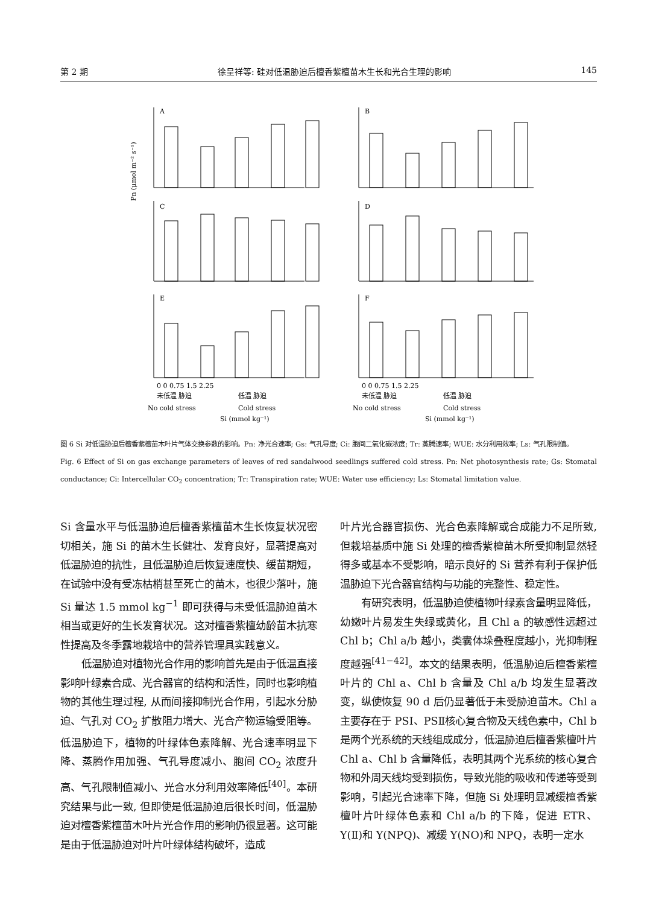第 2 期 徐呈祥等: 硅对低温胁迫后檀香紫檀苗木生长和光合生理的影响 145
A
B
C
D
E
F
Pn (μmol m⁻² s⁻¹)
0 0 0.75 1.5 2.25
0 0 0.75 1.5 2.25
未低温 胁迫
低温 胁迫
未低温 胁迫
低温 胁迫
No cold stress
Cold stress
No cold stress
Cold stress
Si (mmol kg⁻¹)
Si (mmol kg⁻¹)
图 6 Si 对低温胁迫后檀香紫檀苗木叶片气体交换参数的影响。Pn: 净光合速率; Gs: 气孔导度; Ci: 胞间二氧化碳浓度; Tr: 蒸腾速率; WUE: 水分利用效率; Ls: 气孔限制值。
Fig. 6 Effect of Si on gas exchange parameters of leaves of red sandalwood seedlings suffered cold stress. Pn: Net photosynthesis rate; Gs: Stomatal conductance; Ci: Intercellular CO<sub>2</sub> concentration; Tr: Transpiration rate; WUE: Water use efficiency; Ls: Stomatal limitation value.
Si 含量水平与低温胁迫后檀香紫檀苗木生长恢复状况密切相关，施 Si 的苗木生长健壮、发育良好，显著提高对低温胁迫的抗性，且低温胁迫后恢复速度快、缓苗期短，在试验中没有受冻枯梢甚至死亡的苗木，也很少落叶，施 Si 量达 1.5 mmol kg<sup>−1</sup> 即可获得与未受低温胁迫苗木相当或更好的生长发育状况。这对檀香紫檀幼龄苗木抗寒性提高及冬季露地栽培中的营养管理具实践意义。
低温胁迫对植物光合作用的影响首先是由于低温直接影响叶绿素合成、光合器官的结构和活性，同时也影响植物的其他生理过程, 从而间接抑制光合作用，引起水分胁迫、气孔对 CO<sub>2</sub> 扩散阻力增大、光合产物运输受阻等。低温胁迫下，植物的叶绿体色素降解、光合速率明显下降、蒸腾作用加强、气孔导度减小、胞间 CO<sub>2</sub> 浓度升高、气孔限制值减小、光合水分利用效率降低<sup>[40]</sup>。本研究结果与此一致, 但即使是低温胁迫后很长时间，低温胁迫对檀香紫檀苗木叶片光合作用的影响仍很显著。这可能是由于低温胁迫对叶片叶绿体结构破坏，造成
叶片光合器官损伤、光合色素降解或合成能力不足所致, 但栽培基质中施 Si 处理的檀香紫檀苗木所受抑制显然轻得多或基本不受影响，暗示良好的 Si 营养有利于保护低温胁迫下光合器官结构与功能的完整性、稳定性。
有研究表明，低温胁迫使植物叶绿素含量明显降低，幼嫩叶片易发生失绿或黄化，且 Chl a 的敏感性远超过 Chl b；Chl a/b 越小，类囊体垛叠程度越小，光抑制程度越强<sup>[41−42]</sup>。本文的结果表明，低温胁迫后檀香紫檀叶片的 Chl a、Chl b 含量及 Chl a/b 均发生显著改变，纵使恢复 90 d 后仍显著低于未受胁迫苗木。Chl a 主要存在于 PSⅠ、PSⅡ核心复合物及天线色素中，Chl b 是两个光系统的天线组成成分，低温胁迫后檀香紫檀叶片 Chl a、Chl b 含量降低，表明其两个光系统的核心复合物和外周天线均受到损伤，导致光能的吸收和传递等受到影响，引起光合速率下降，但施 Si 处理明显减缓檀香紫檀叶片叶绿体色素和 Chl a/b 的下降，促进 ETR、Y(Ⅱ)和 Y(NPQ)、减缓 Y(NO)和 NPQ，表明一定水